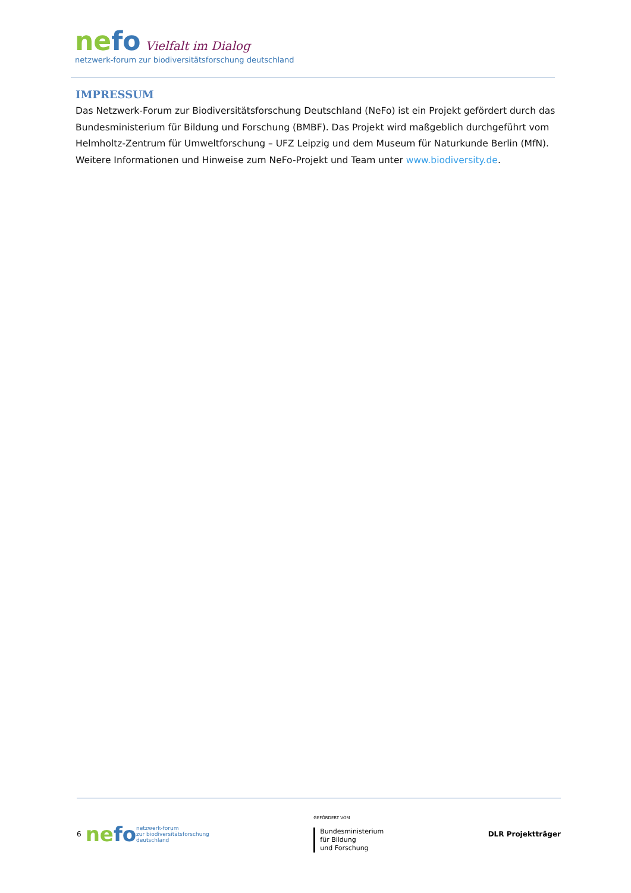nefo Vielfalt im Dialog
netzwerk-forum zur biodiversitätsforschung deutschland
IMPRESSUM
Das Netzwerk-Forum zur Biodiversitätsforschung Deutschland (NeFo) ist ein Projekt gefördert durch das Bundesministerium für Bildung und Forschung (BMBF). Das Projekt wird maßgeblich durchgeführt vom Helmholtz-Zentrum für Umweltforschung – UFZ Leipzig und dem Museum für Naturkunde Berlin (MfN). Weitere Informationen und Hinweise zum NeFo-Projekt und Team unter www.biodiversity.de.
6 nefo
netzwerk-forum
zur biodiversitätsforschung
deutschland
GEFÖRDERT VOM
Bundesministerium
für Bildung
und Forschung
DLR Projektträger